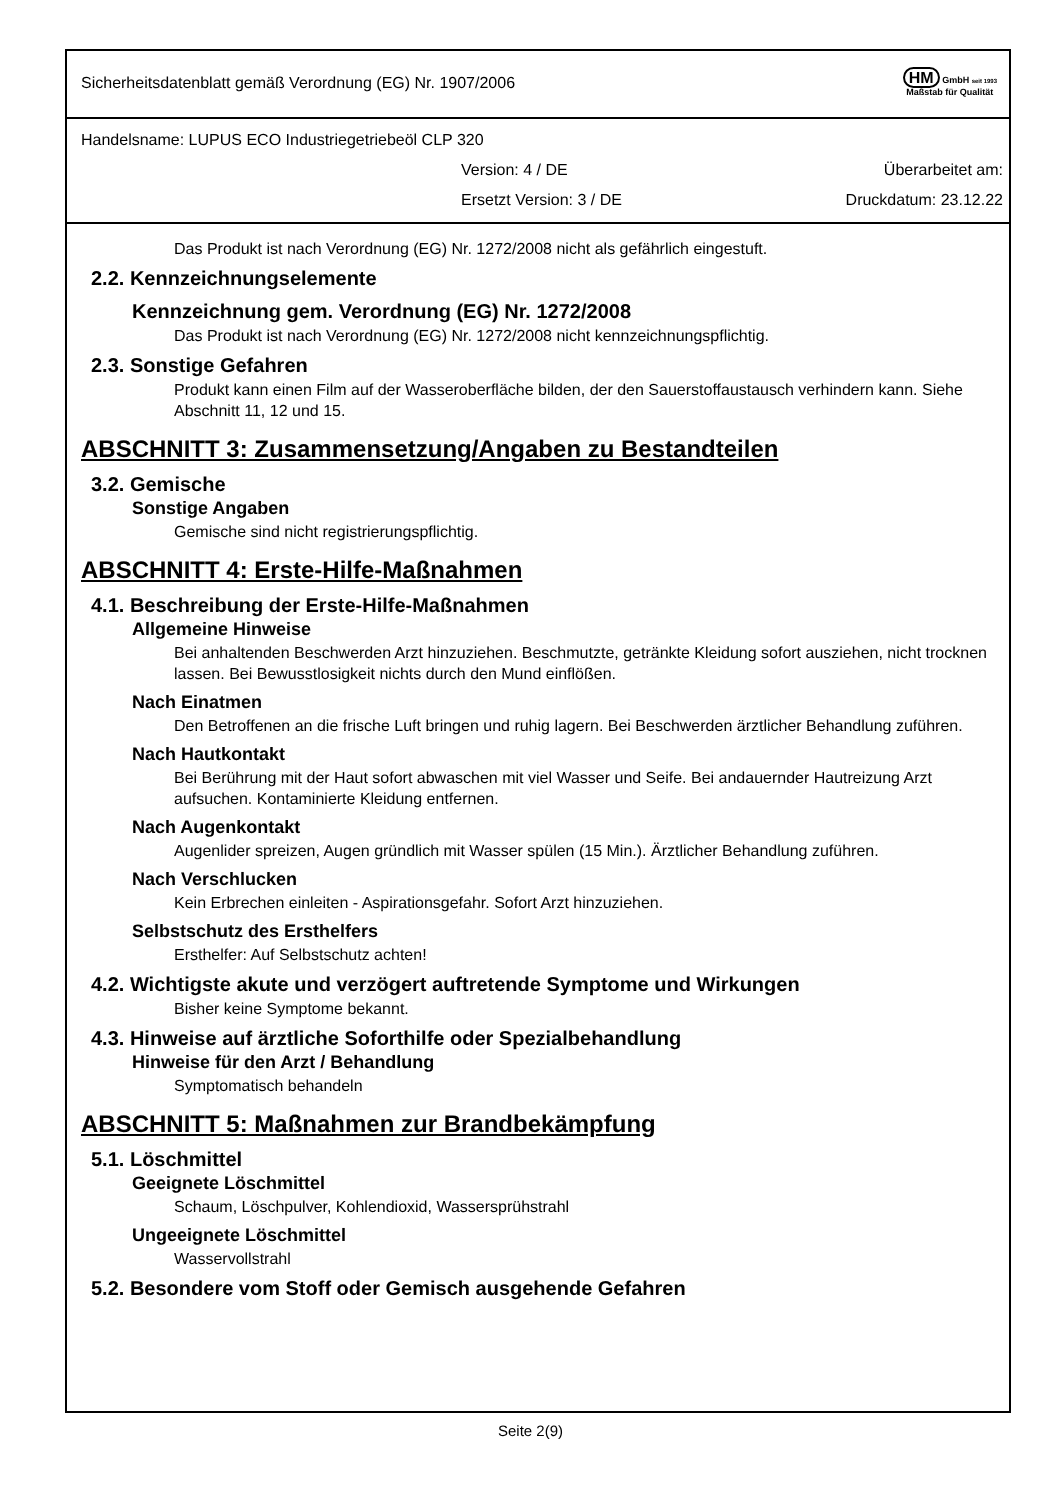Sicherheitsdatenblatt gemäß Verordnung (EG) Nr. 1907/2006
HM GmbH seit 1993
Maßstab für Qualität
Handelsname: LUPUS ECO Industriegetriebeöl CLP 320
Version: 4 / DE Überarbeitet am:
Ersetzt Version: 3 / DE Druckdatum: 23.12.22
Das Produkt ist nach Verordnung (EG) Nr. 1272/2008 nicht als gefährlich eingestuft.
2.2. Kennzeichnungselemente
Kennzeichnung gem. Verordnung (EG) Nr. 1272/2008
Das Produkt ist nach Verordnung (EG) Nr. 1272/2008 nicht kennzeichnungspflichtig.
2.3. Sonstige Gefahren
Produkt kann einen Film auf der Wasseroberfläche bilden, der den Sauerstoffaustausch verhindern kann. Siehe Abschnitt 11, 12 und 15.
ABSCHNITT 3: Zusammensetzung/Angaben zu Bestandteilen
3.2. Gemische
Sonstige Angaben
Gemische sind nicht registrierungspflichtig.
ABSCHNITT 4: Erste-Hilfe-Maßnahmen
4.1. Beschreibung der Erste-Hilfe-Maßnahmen
Allgemeine Hinweise
Bei anhaltenden Beschwerden Arzt hinzuziehen. Beschmutzte, getränkte Kleidung sofort ausziehen, nicht trocknen lassen. Bei Bewusstlosigkeit nichts durch den Mund einflößen.
Nach Einatmen
Den Betroffenen an die frische Luft bringen und ruhig lagern. Bei Beschwerden ärztlicher Behandlung zuführen.
Nach Hautkontakt
Bei Berührung mit der Haut sofort abwaschen mit viel Wasser und Seife. Bei andauernder Hautreizung Arzt aufsuchen. Kontaminierte Kleidung entfernen.
Nach Augenkontakt
Augenlider spreizen, Augen gründlich mit Wasser spülen (15 Min.). Ärztlicher Behandlung zuführen.
Nach Verschlucken
Kein Erbrechen einleiten - Aspirationsgefahr. Sofort Arzt hinzuziehen.
Selbstschutz des Ersthelfers
Ersthelfer: Auf Selbstschutz achten!
4.2. Wichtigste akute und verzögert auftretende Symptome und Wirkungen
Bisher keine Symptome bekannt.
4.3. Hinweise auf ärztliche Soforthilfe oder Spezialbehandlung
Hinweise für den Arzt / Behandlung
Symptomatisch behandeln
ABSCHNITT 5: Maßnahmen zur Brandbekämpfung
5.1. Löschmittel
Geeignete Löschmittel
Schaum, Löschpulver, Kohlendioxid, Wassersprühstrahl
Ungeeignete Löschmittel
Wasservollstrahl
5.2. Besondere vom Stoff oder Gemisch ausgehende Gefahren
Seite 2(9)